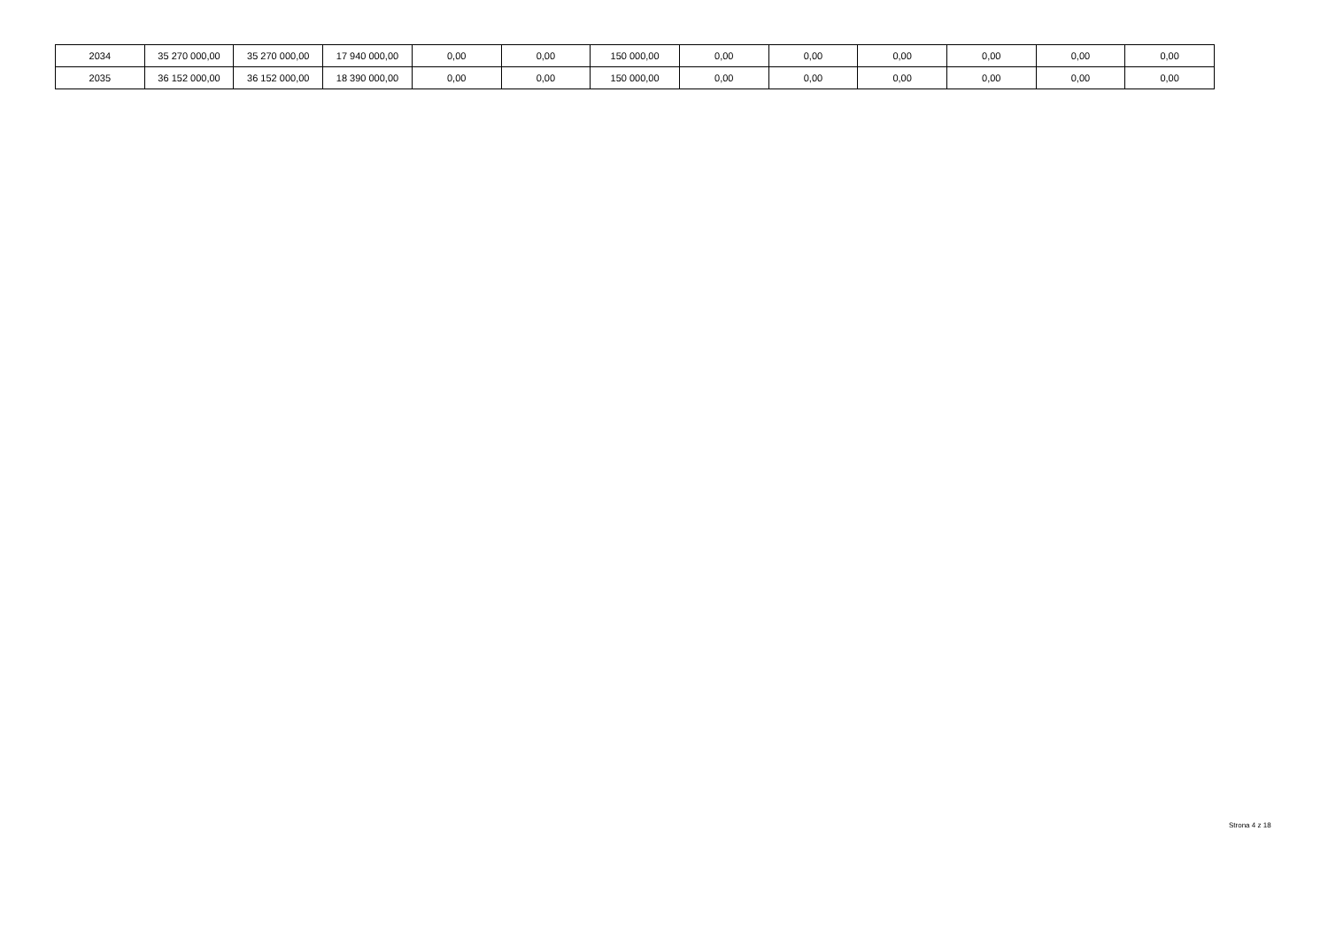| 2034 | 35 270 000,00 | 35 270 000,00 | 17 940 000,00 | 0,00 | 0,00 | 150 000,00 | 0,00 | 0,00 | 0,00 | 0,00 | 0,00 | 0,00 |
| 2035 | 36 152 000,00 | 36 152 000,00 | 18 390 000,00 | 0,00 | 0,00 | 150 000,00 | 0,00 | 0,00 | 0,00 | 0,00 | 0,00 | 0,00 |
Strona 4 z 18